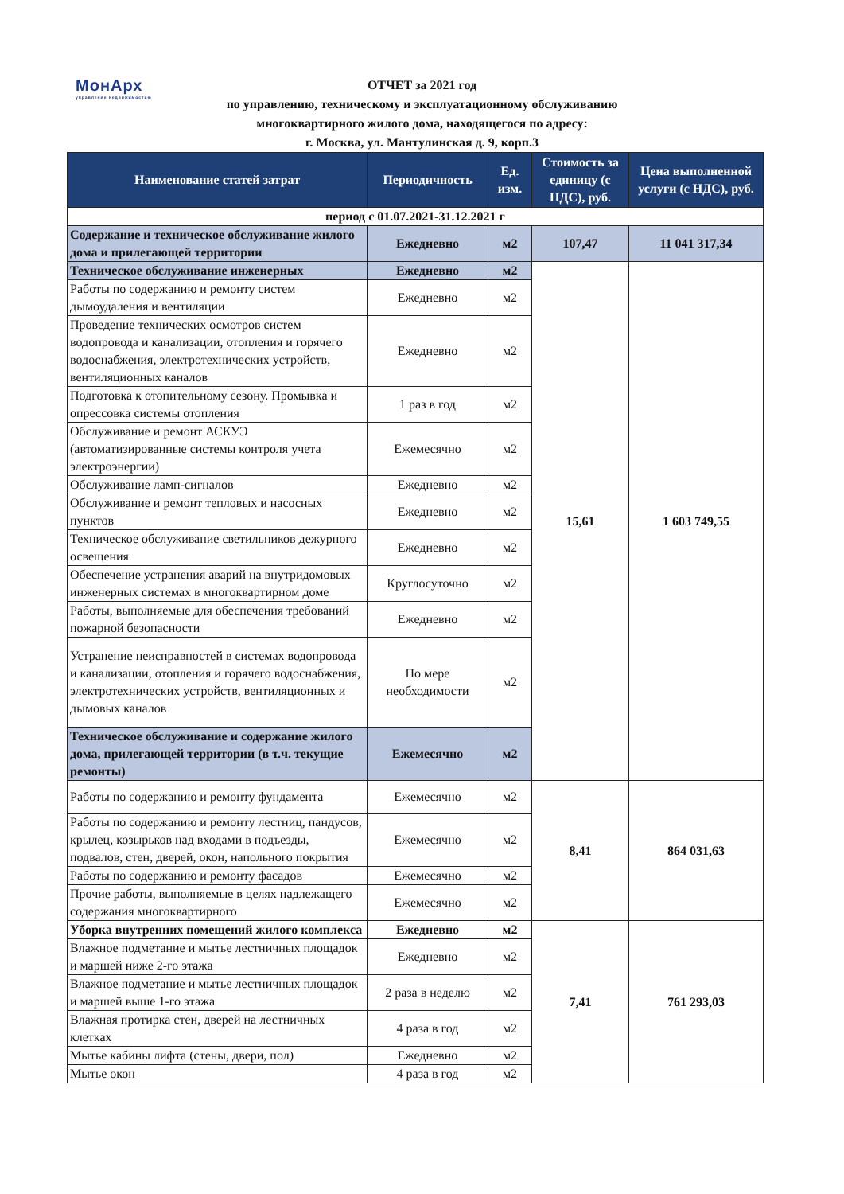МонАрх
управление недвижимостью
ОТЧЕТ за 2021 год
по управлению, техническому и эксплуатационному обслуживанию
многоквартирного жилого дома, находящегося по адресу:
г. Москва, ул. Мантулинская д. 9, корп.3
| Наименование статей затрат | Периодичность | Ед. изм. | Стоимость за единицу (с НДС), руб. | Цена выполненной услуги (с НДС), руб. |
| --- | --- | --- | --- | --- |
| период с 01.07.2021-31.12.2021 г | | | | |
| Содержание и техническое обслуживание жилого дома и прилегающей территории | Ежедневно | м2 | 107,47 | 11 041 317,34 |
| Техническое обслуживание инженерных | Ежедневно | м2 | 15,61 | 1 603 749,55 |
| Работы по содержанию и ремонту систем дымоудаления и вентиляции | Ежедневно | м2 | | |
| Проведение технических осмотров систем водопровода и канализации, отопления и горячего водоснабжения, электротехнических устройств, вентиляционных каналов | Ежедневно | м2 | | |
| Подготовка к отопительному сезону. Промывка и опрессовка системы отопления | 1 раз в год | м2 | | |
| Обслуживание и ремонт АСКУЭ (автоматизированные системы контроля учета электроэнергии) | Ежемесячно | м2 | | |
| Обслуживание ламп-сигналов | Ежедневно | м2 | | |
| Обслуживание и ремонт тепловых и насосных пунктов | Ежедневно | м2 | | |
| Техническое обслуживание светильников дежурного освещения | Ежедневно | м2 | | |
| Обеспечение устранения аварий на внутридомовых инженерных системах в многоквартирном доме | Круглосуточно | м2 | | |
| Работы, выполняемые для обеспечения требований пожарной безопасности | Ежедневно | м2 | | |
| Устранение неисправностей в системах водопровода и канализации, отопления и горячего водоснабжения, электротехнических устройств, вентиляционных и дымовых каналов | По мере необходимости | м2 | | |
| Техническое обслуживание и содержание жилого дома, прилегающей территории (в т.ч. текущие ремонты) | Ежемесячно | м2 | | |
| Работы по содержанию и ремонту фундамента | Ежемесячно | м2 | 8,41 | 864 031,63 |
| Работы по содержанию и ремонту лестниц, пандусов, крылец, козырьков над входами в подъезды, подвалов, стен, дверей, окон, напольного покрытия | Ежемесячно | м2 | | |
| Работы по содержанию и ремонту фасадов | Ежемесячно | м2 | | |
| Прочие работы, выполняемые в целях надлежащего содержания многоквартирного | Ежемесячно | м2 | | |
| Уборка внутренних помещений жилого комплекса | Ежедневно | м2 | 7,41 | 761 293,03 |
| Влажное подметание и мытье лестничных площадок и маршей ниже 2-го этажа | Ежедневно | м2 | | |
| Влажное подметание и мытье лестничных площадок и маршей выше 1-го этажа | 2 раза в неделю | м2 | | |
| Влажная протирка стен, дверей на лестничных клетках | 4 раза в год | м2 | | |
| Мытье кабины лифта (стены, двери, пол) | Ежедневно | м2 | | |
| Мытье окон | 4 раза в год | м2 | | |